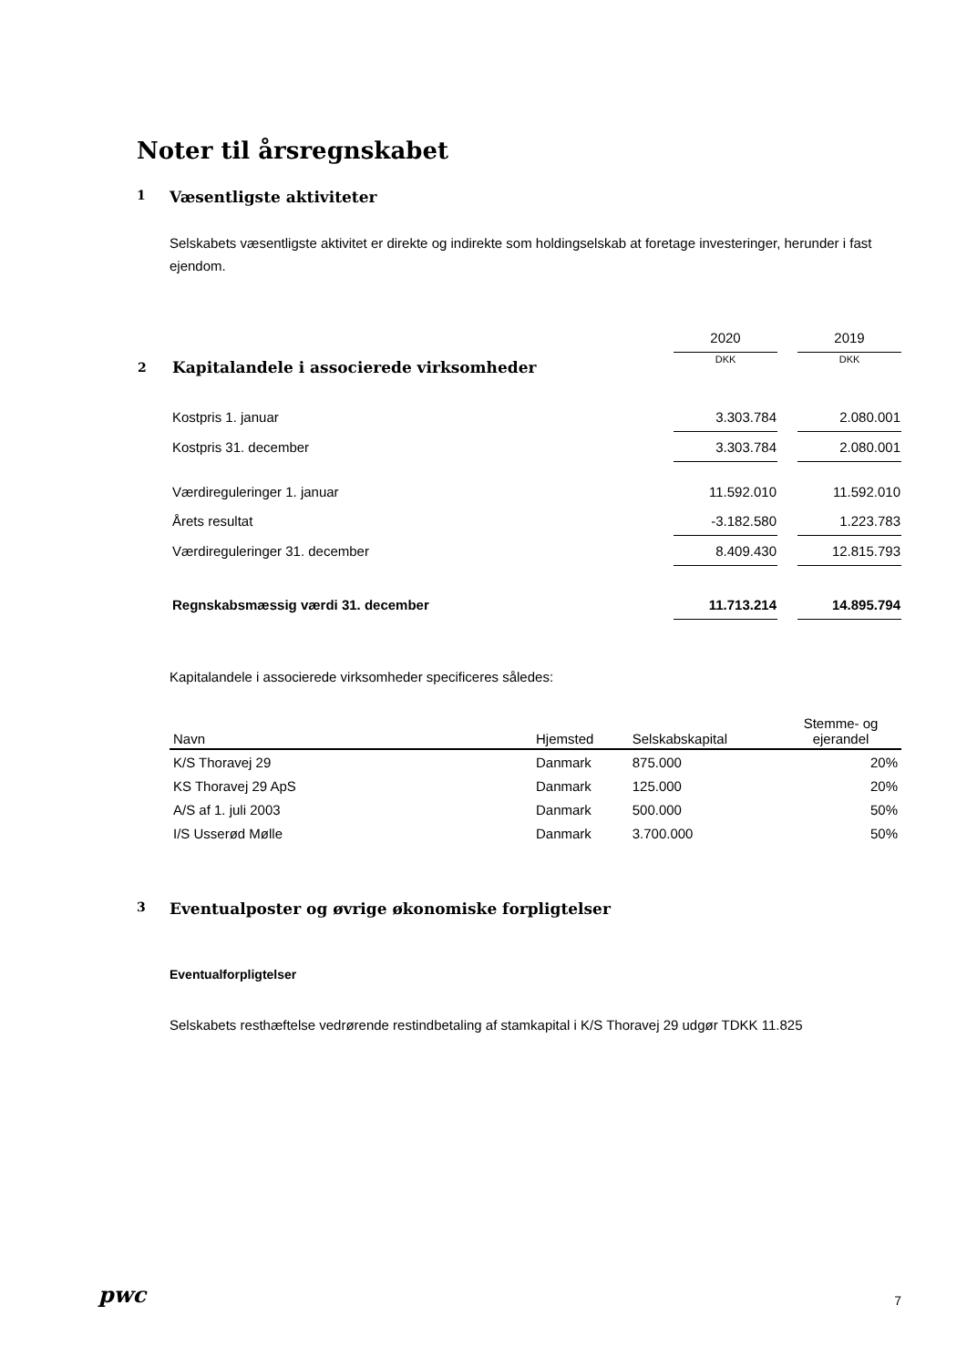Noter til årsregnskabet
1 Væsentligste aktiviteter
Selskabets væsentligste aktivitet er direkte og indirekte som holdingselskab at foretage investeringer, herunder i fast ejendom.
| | | 2020 | | 2019 |
| 2 | Kapitalandele i associerede virksomheder | DKK | | DKK |
| | Kostpris 1. januar | 3.303.784 | | 2.080.001 |
| | Kostpris 31. december | 3.303.784 | | 2.080.001 |
| | Værdireguleringer 1. januar | 11.592.010 | | 11.592.010 |
| | Årets resultat | -3.182.580 | | 1.223.783 |
| | Værdireguleringer 31. december | 8.409.430 | | 12.815.793 |
| | Regnskabsmæssig værdi 31. december | 11.713.214 | | 14.895.794 |
Kapitalandele i associerede virksomheder specificeres således:
| Navn | Hjemsted | Selskabskapital | Stemme- og ejerandel |
| --- | --- | --- | --- |
| K/S Thoravej 29 | Danmark | 875.000 | 20% |
| KS Thoravej 29 ApS | Danmark | 125.000 | 20% |
| A/S af 1. juli 2003 | Danmark | 500.000 | 50% |
| I/S Usserød Mølle | Danmark | 3.700.000 | 50% |
3 Eventualposter og øvrige økonomiske forpligtelser
Eventualforpligtelser
Selskabets resthæftelse vedrørende restindbetaling af stamkapital i K/S Thoravej 29 udgør TDKK 11.825
pwc 7